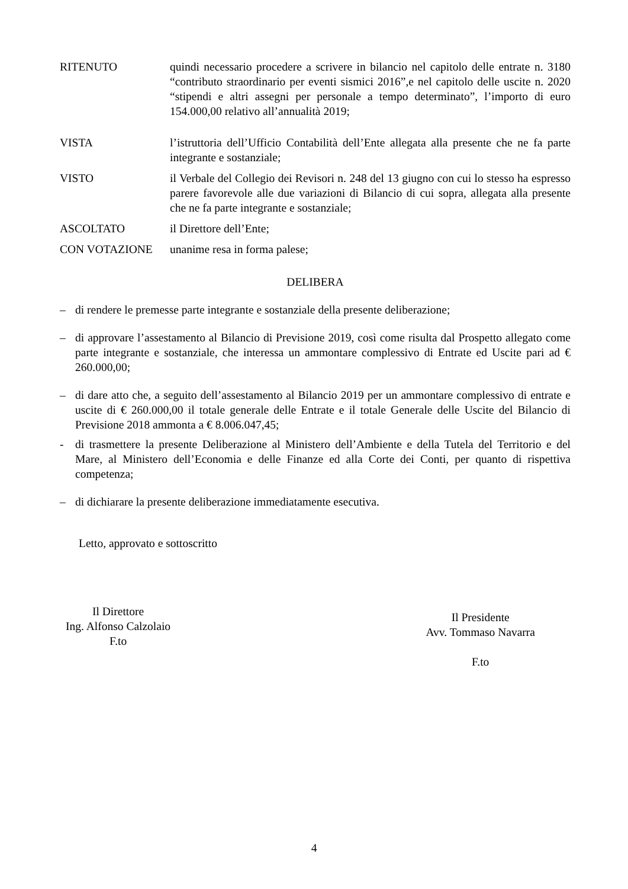RITENUTO quindi necessario procedere a scrivere in bilancio nel capitolo delle entrate n. 3180 “contributo straordinario per eventi sismici 2016”,e nel capitolo delle uscite n. 2020 “stipendi e altri assegni per personale a tempo determinato”, l’importo di euro 154.000,00 relativo all’annualità 2019;
VISTA l’istruttoria dell’Ufficio Contabilità dell’Ente allegata alla presente che ne fa parte integrante e sostanziale;
VISTO il Verbale del Collegio dei Revisori n. 248 del 13 giugno con cui lo stesso ha espresso parere favorevole alle due variazioni di Bilancio di cui sopra, allegata alla presente che ne fa parte integrante e sostanziale;
ASCOLTATO il Direttore dell’Ente;
CON VOTAZIONE unanime resa in forma palese;
DELIBERA
– di rendere le premesse parte integrante e sostanziale della presente deliberazione;
– di approvare l’assestamento al Bilancio di Previsione 2019, così come risulta dal Prospetto allegato come parte integrante e sostanziale, che interessa un ammontare complessivo di Entrate ed Uscite pari ad € 260.000,00;
– di dare atto che, a seguito dell’assestamento al Bilancio 2019 per un ammontare complessivo di entrate e uscite di € 260.000,00 il totale generale delle Entrate e il totale Generale delle Uscite del Bilancio di Previsione 2018 ammonta a € 8.006.047,45;
- di trasmettere la presente Deliberazione al Ministero dell’Ambiente e della Tutela del Territorio e del Mare, al Ministero dell’Economia e delle Finanze ed alla Corte dei Conti, per quanto di rispettiva competenza;
– di dichiarare la presente deliberazione immediatamente esecutiva.
Letto, approvato e sottoscritto
Il Direttore
Ing. Alfonso Calzolaio
F.to
Il Presidente
Avv. Tommaso Navarra
F.to
4